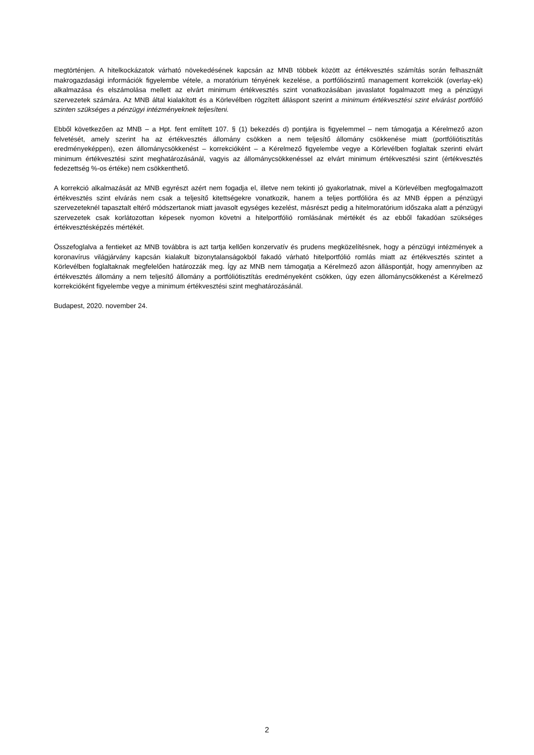megtörténjen. A hitelkockázatok várható növekedésének kapcsán az MNB többek között az értékvesztés számítás során felhasznált makrogazdasági információk figyelembe vétele, a moratórium tényének kezelése, a portfóliószintű management korrekciók (overlay-ek) alkalmazása és elszámolása mellett az elvárt minimum értékvesztés szint vonatkozásában javaslatot fogalmazott meg a pénzügyi szervezetek számára. Az MNB által kialakított és a Körlevélben rögzített álláspont szerint a minimum értékvesztési szint elvárást portfólió szinten szükséges a pénzügyi intézményeknek teljesíteni.
Ebből következően az MNB – a Hpt. fent említett 107. § (1) bekezdés d) pontjára is figyelemmel – nem támogatja a Kérelmező azon felvetését, amely szerint ha az értékvesztés állomány csökken a nem teljesítő állomány csökkenése miatt (portfóliótisztítás eredményeképpen), ezen állománycsökkenést – korrekcióként – a Kérelmező figyelembe vegye a Körlevélben foglaltak szerinti elvárt minimum értékvesztési szint meghatározásánál, vagyis az állománycsökkenéssel az elvárt minimum értékvesztési szint (értékvesztés fedezettség %-os értéke) nem csökkenthető.
A korrekció alkalmazását az MNB egyrészt azért nem fogadja el, illetve nem tekinti jó gyakorlatnak, mivel a Körlevélben megfogalmazott értékvesztés szint elvárás nem csak a teljesítő kitettségekre vonatkozik, hanem a teljes portfólióra és az MNB éppen a pénzügyi szervezeteknél tapasztalt eltérő módszertanok miatt javasolt egységes kezelést, másrészt pedig a hitelmoratórium időszaka alatt a pénzügyi szervezetek csak korlátozottan képesek nyomon követni a hitelportfólió romlásának mértékét és az ebből fakadóan szükséges értékvesztésképzés mértékét.
Összefoglalva a fentieket az MNB továbbra is azt tartja kellően konzervatív és prudens megközelítésnek, hogy a pénzügyi intézmények a koronavírus világjárvány kapcsán kialakult bizonytalanságokból fakadó várható hitelportfólió romlás miatt az értékvesztés szintet a Körlevélben foglaltaknak megfelelően határozzák meg. Így az MNB nem támogatja a Kérelmező azon álláspontját, hogy amennyiben az értékvesztés állomány a nem teljesítő állomány a portfóliótisztítás eredményeként csökken, úgy ezen állománycsökkenést a Kérelmező korrekcióként figyelembe vegye a minimum értékvesztési szint meghatározásánál.
Budapest, 2020. november 24.
2